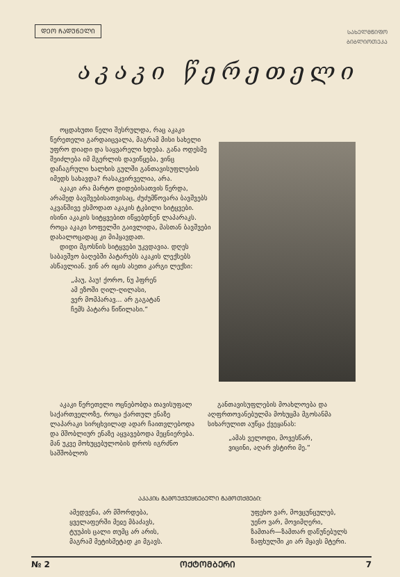ᲓᲔᲝ ᲩᲐᲓᲣᲜᲔᲚᲘ
ᲡᲐᲮᲔᲚᲛᲬᲘᲤᲝ
ᲑᲘᲑᲚᲘᲝᲗᲔᲙᲐ
აკაკი წერეთელი
ოცდახუთი წელი შესრულდა, რაც აკაკი წერეთელი გარდაიცვალა, მაგრამ მისი სახელი უფრო დიადი და საყვარელი ხდება. განა ოდესმე შეიძლება იმ მგერლის დავიწყება, ვინც დაჩაგრული ხალხის გულში განთავისუფლების იმედს სახავდა? რასაკვირველია, არა.
აკაკი არა მარტო დიდებისათვის წერდა, არამედ ბავშვებისათვისაც, ძუძუმწოვარა ბავშვებს აკვანშივე ესმოდათ აკაკის ტკბილი სიტყვები. ისინი აკაკის სიტყვებით იწყებდნენ ლაპარაკს. როცა აკაკი სოფელში გაივლიდა, მასთან ბავშვები დასალოცადაც კი მიჰყავდათ.
დიდი მგოსნის სიტყვები უკვდავია. დღეს საბავშვო ბაღებში პატარებს აკაკის ლექსებს ასწავლიან. ვინ არ იცის ასეთი კარგი ლექსი:
„პაუ, პაუ! ქორო, ნუ ჰფრენ
ამ ეზოში ღილ-ღილასი,
ვერ მომპარავ... არ გაგატან
ჩემს პატარა წიწილასი.“
აკაკი წერეთელი ოცნებობდა თავისუფალ საქართველოზე, როცა ქართულ ენაზე ლაპარაკი სირცხვილად ადარ ჩაითვლებოდა და მშობლიურ ენაზე აყვავებოდა მეცნიერება. მან უკვე მოხუცებულობის დროს იგრძნო საშშობლოს
განთავისუფლების მოახლოება და აღფრთოვანებულმა მოხუცმა მგოსანმა სიხარულით აუწყა ქვეყანას:
„ამას ველოდი, მოვესწარ,
ვიცინი, აღარ ვსტირი მე.“
ᲐᲙᲐᲙᲘᲡ ᲒᲐᲛᲝᲣᲥᲕᲔᲧᲜᲔᲑᲔᲚᲘ ᲒᲐᲛᲝᲗᲥᲛᲔᲑᲘ:
ამედვენა, არ მშორდება,
ყველაფერში მეჲე მბაძავს,
ტუუპის ცალი თუმც არ არის,
მაგრამ მეტისმეტად კი მგავს.
უფეხო ვარ, მოვცუნცულებ,
უენო ვარ, მოვიმღერი,
ზამთარ—ზამთარ დაწუნებულს
ზაფხულში კი არ მყავს მტერი.
№ 2 ᲝᲥᲢᲝᲛᲑᲔᲠᲘ 7